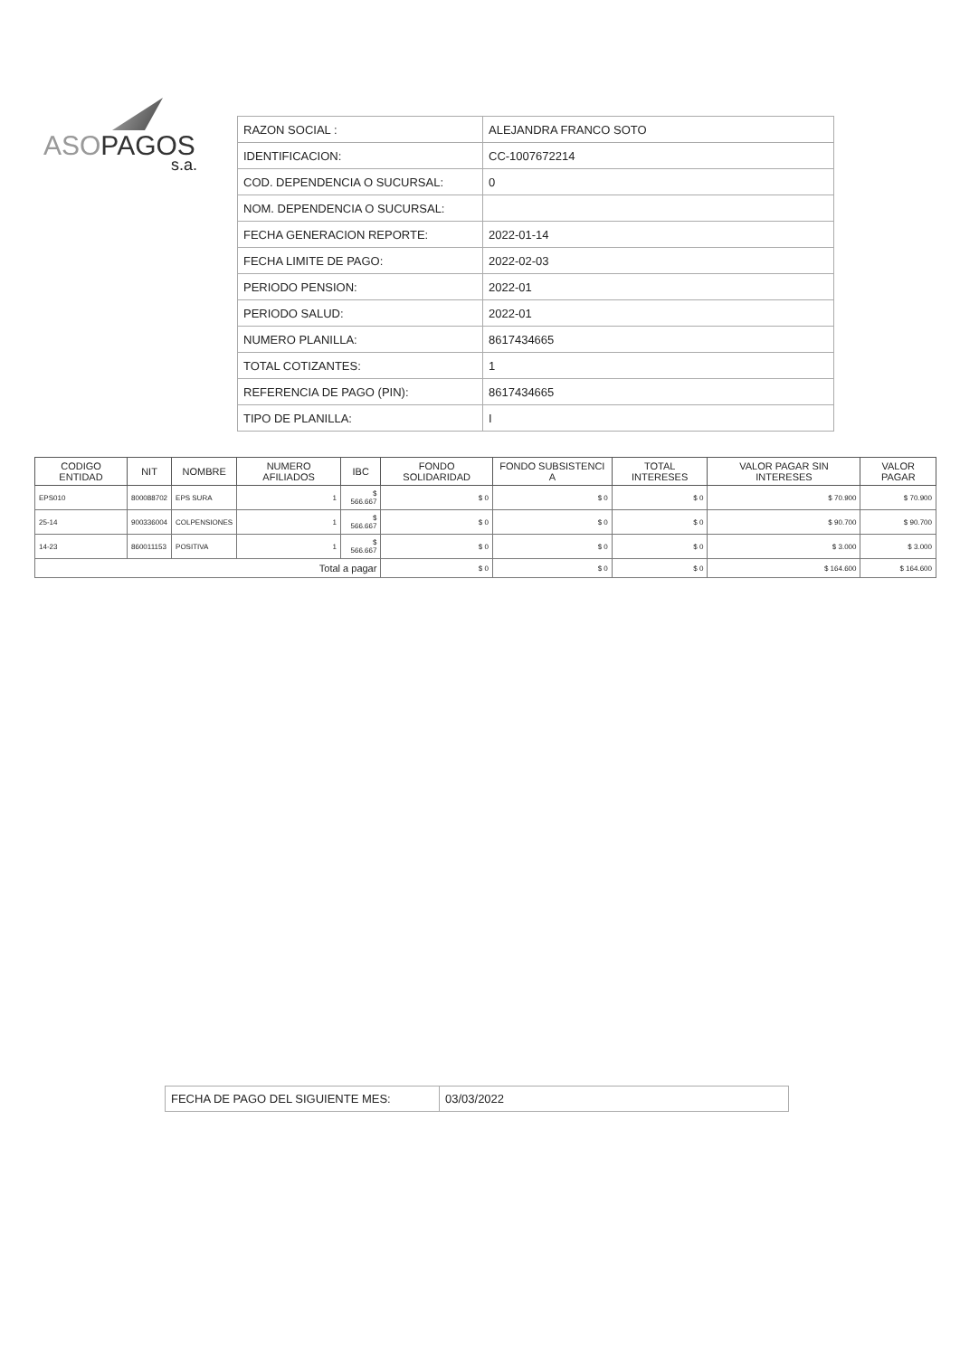ASOPAGOS
s.a.
| RAZON SOCIAL : | ALEJANDRA FRANCO SOTO |
| IDENTIFICACION: | CC-1007672214 |
| COD. DEPENDENCIA O SUCURSAL: | 0 |
| NOM. DEPENDENCIA O SUCURSAL: | |
| FECHA GENERACION REPORTE: | 2022-01-14 |
| FECHA LIMITE DE PAGO: | 2022-02-03 |
| PERIODO PENSION: | 2022-01 |
| PERIODO SALUD: | 2022-01 |
| NUMERO PLANILLA: | 8617434665 |
| TOTAL COTIZANTES: | 1 |
| REFERENCIA DE PAGO (PIN): | 8617434665 |
| TIPO DE PLANILLA: | I |
| CODIGO ENTIDAD | NIT | NOMBRE | NUMERO AFILIADOS | IBC | FONDO SOLIDARIDAD | FONDO SUBSISTENCI A | TOTAL INTERESES | VALOR PAGAR SIN INTERESES | VALOR PAGAR |
| --- | --- | --- | --- | --- | --- | --- | --- | --- | --- |
| EPS010 | 800088702 | EPS SURA | 1 | $ 566.667 | $ 0 | $ 0 | $ 0 | $ 70.900 | $ 70.900 |
| 25-14 | 900336004 | COLPENSIONES | 1 | $ 566.667 | $ 0 | $ 0 | $ 0 | $ 90.700 | $ 90.700 |
| 14-23 | 860011153 | POSITIVA | 1 | $ 566.667 | $ 0 | $ 0 | $ 0 | $ 3.000 | $ 3.000 |
| Total a pagar | | | | | $ 0 | $ 0 | $ 0 | $ 164.600 | $ 164.600 |
| FECHA DE PAGO DEL SIGUIENTE MES: | 03/03/2022 |